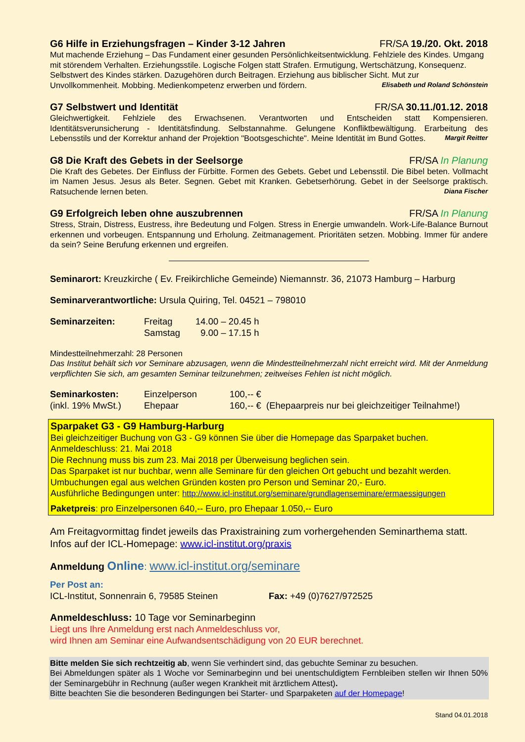G6 Hilfe in Erziehungsfragen – Kinder 3-12 Jahren FR/SA 19./20. Okt. 2018
Mut machende Erziehung – Das Fundament einer gesunden Persönlichkeitsentwicklung. Fehlziele des Kindes. Umgang mit störendem Verhalten. Erziehungsstile. Logische Folgen statt Strafen. Ermutigung, Wertschätzung, Konsequenz. Selbstwert des Kindes stärken. Dazugehören durch Beitragen. Erziehung aus biblischer Sicht. Mut zur Unvollkommenheit. Mobbing. Medienkompetenz erwerben und fördern. Elisabeth und Roland Schönstein
G7 Selbstwert und Identität FR/SA 30.11./01.12. 2018
Gleichwertigkeit. Fehlziele des Erwachsenen. Verantworten und Entscheiden statt Kompensieren. Identitätsverunsicherung - Identitätsfindung. Selbstannahme. Gelungene Konfliktbewältigung. Erarbeitung des Lebensstils und der Korrektur anhand der Projektion "Bootsgeschichte". Meine Identität im Bund Gottes. Margit Reitter
G8 Die Kraft des Gebets in der Seelsorge FR/SA In Planung
Die Kraft des Gebetes. Der Einfluss der Fürbitte. Formen des Gebets. Gebet und Lebensstil. Die Bibel beten. Vollmacht im Namen Jesus. Jesus als Beter. Segnen. Gebet mit Kranken. Gebetserhörung. Gebet in der Seelsorge praktisch. Ratsuchende lernen beten. Diana Fischer
G9 Erfolgreich leben ohne auszubrennen FR/SA In Planung
Stress, Strain, Distress, Eustress, ihre Bedeutung und Folgen. Stress in Energie umwandeln. Work-Life-Balance Burnout erkennen und vorbeugen. Entspannung und Erholung. Zeitmanagement. Prioritäten setzen. Mobbing. Immer für andere da sein? Seine Berufung erkennen und ergreifen.
Seminarort: Kreuzkirche ( Ev. Freikirchliche Gemeinde) Niemannstr. 36, 21073 Hamburg – Harburg
Seminarverantwortliche: Ursula Quiring, Tel. 04521 – 798010
Seminarzeiten: Freitag
Samstag 14.00 – 20.45 h
9.00 – 17.15 h
Mindestteilnehmerzahl: 28 Personen
Das Institut behält sich vor Seminare abzusagen, wenn die Mindestteilnehmerzahl nicht erreicht wird. Mit der Anmeldung verpflichten Sie sich, am gesamten Seminar teilzunehmen; zeitweises Fehlen ist nicht möglich.
Seminarkosten:
(inkl. 19% MwSt.) Einzelperson
Ehepaar 100,-- €
160,-- € (Ehepaarpreis nur bei gleichzeitiger Teilnahme!)
Sparpaket G3 - G9 Hamburg-Harburg
Bei gleichzeitiger Buchung von G3 - G9 können Sie über die Homepage das Sparpaket buchen.
Anmeldeschluss: 21. Mai 2018
Die Rechnung muss bis zum 23. Mai 2018 per Überweisung beglichen sein.
Das Sparpaket ist nur buchbar, wenn alle Seminare für den gleichen Ort gebucht und bezahlt werden.
Umbuchungen egal aus welchen Gründen kosten pro Person und Seminar 20,- Euro.
Ausführliche Bedingungen unter: http://www.icl-institut.org/seminare/grundlagenseminare/ermaessigungen
Paketpreis: pro Einzelpersonen 640,-- Euro, pro Ehepaar 1.050,-- Euro
Am Freitagvormittag findet jeweils das Praxistraining zum vorhergehenden Seminarthema statt. Infos auf der ICL-Homepage: www.icl-institut.org/praxis
Anmeldung Online: www.icl-institut.org/seminare
Per Post an:
ICL-Institut, Sonnenrain 6, 79585 Steinen Fax: +49 (0)7627/972525
Anmeldeschluss: 10 Tage vor Seminarbeginn
Liegt uns Ihre Anmeldung erst nach Anmeldeschluss vor,
wird Ihnen am Seminar eine Aufwandsentschädigung von 20 EUR berechnet.
Bitte melden Sie sich rechtzeitig ab, wenn Sie verhindert sind, das gebuchte Seminar zu besuchen.
Bei Abmeldungen später als 1 Woche vor Seminarbeginn und bei unentschuldigtem Fernbleiben stellen wir Ihnen 50% der Seminargebühr in Rechnung (außer wegen Krankheit mit ärztlichem Attest).
Bitte beachten Sie die besonderen Bedingungen bei Starter- und Sparpaketen auf der Homepage!
Stand 04.01.2018